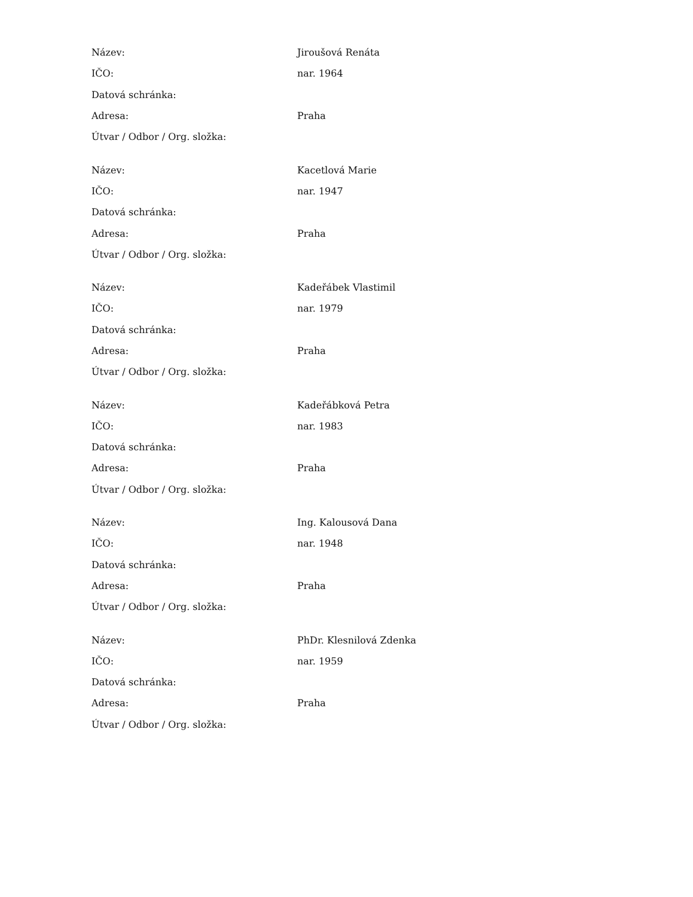| Název: | Jiroušová Renáta |
| IČO: | nar. 1964 |
| Datová schránka: | |
| Adresa: | Praha |
| Útvar / Odbor / Org. složka: | |
| Název: | Kacetlová Marie |
| IČO: | nar. 1947 |
| Datová schránka: | |
| Adresa: | Praha |
| Útvar / Odbor / Org. složka: | |
| Název: | Kadeřábek Vlastimil |
| IČO: | nar. 1979 |
| Datová schránka: | |
| Adresa: | Praha |
| Útvar / Odbor / Org. složka: | |
| Název: | Kadeřábková Petra |
| IČO: | nar. 1983 |
| Datová schránka: | |
| Adresa: | Praha |
| Útvar / Odbor / Org. složka: | |
| Název: | Ing. Kalousová Dana |
| IČO: | nar. 1948 |
| Datová schránka: | |
| Adresa: | Praha |
| Útvar / Odbor / Org. složka: | |
| Název: | PhDr. Klesnilová Zdenka |
| IČO: | nar. 1959 |
| Datová schránka: | |
| Adresa: | Praha |
| Útvar / Odbor / Org. složka: | |